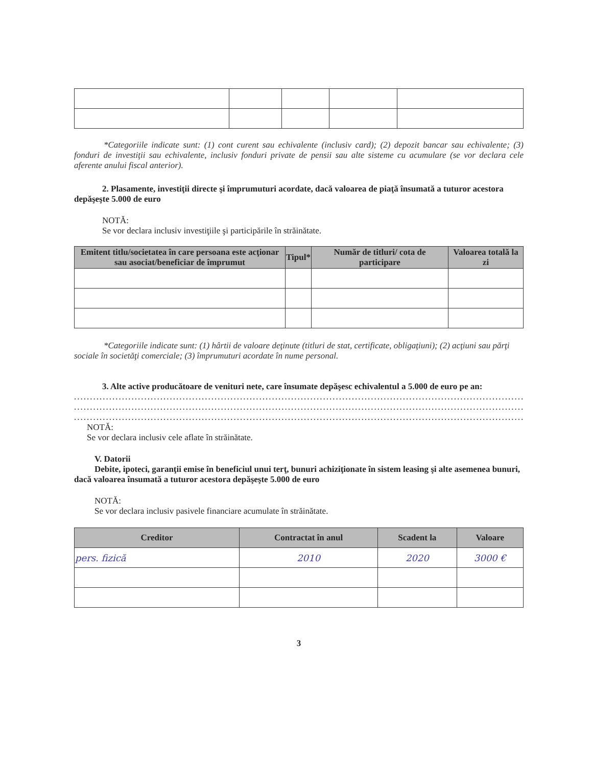*Categoriile indicate sunt: (1) cont curent sau echivalente (inclusiv card); (2) depozit bancar sau echivalente; (3) fonduri de investiţii sau echivalente, inclusiv fonduri private de pensii sau alte sisteme cu acumulare (se vor declara cele aferente anului fiscal anterior).
2. Plasamente, investiţii directe şi împrumuturi acordate, dacă valoarea de piaţă însumată a tuturor acestora depăşeşte 5.000 de euro
NOTĂ:
Se vor declara inclusiv investiţiile şi participările în străinătate.
| Emitent titlu/societatea în care persoana este acţionar sau asociat/beneficiar de împrumut | Tipul* | Număr de titluri/ cota de participare | Valoarea totală la zi |
| --- | --- | --- | --- |
*Categoriile indicate sunt: (1) hârtii de valoare deţinute (titluri de stat, certificate, obligaţiuni); (2) acţiuni sau părţi sociale în societăţi comerciale; (3) împrumuturi acordate în nume personal.
3. Alte active producătoare de venituri nete, care însumate depăşesc echivalentul a 5.000 de euro pe an:
..........................................................................................................................................................
..........................................................................................................................................................
..........................................................................................................................................................
NOTĂ:
Se vor declara inclusiv cele aflate în străinătate.
V. Datorii
Debite, ipoteci, garanţii emise în beneficiul unui terţ, bunuri achiziţionate în sistem leasing şi alte asemenea bunuri, dacă valoarea însumată a tuturor acestora depăşeşte 5.000 de euro
NOTĂ:
Se vor declara inclusiv pasivele financiare acumulate în străinătate.
| Creditor | Contractat în anul | Scadent la | Valoare |
| --- | --- | --- | --- |
| pers. fizică | 2010 | 2020 | 3000 € |
3